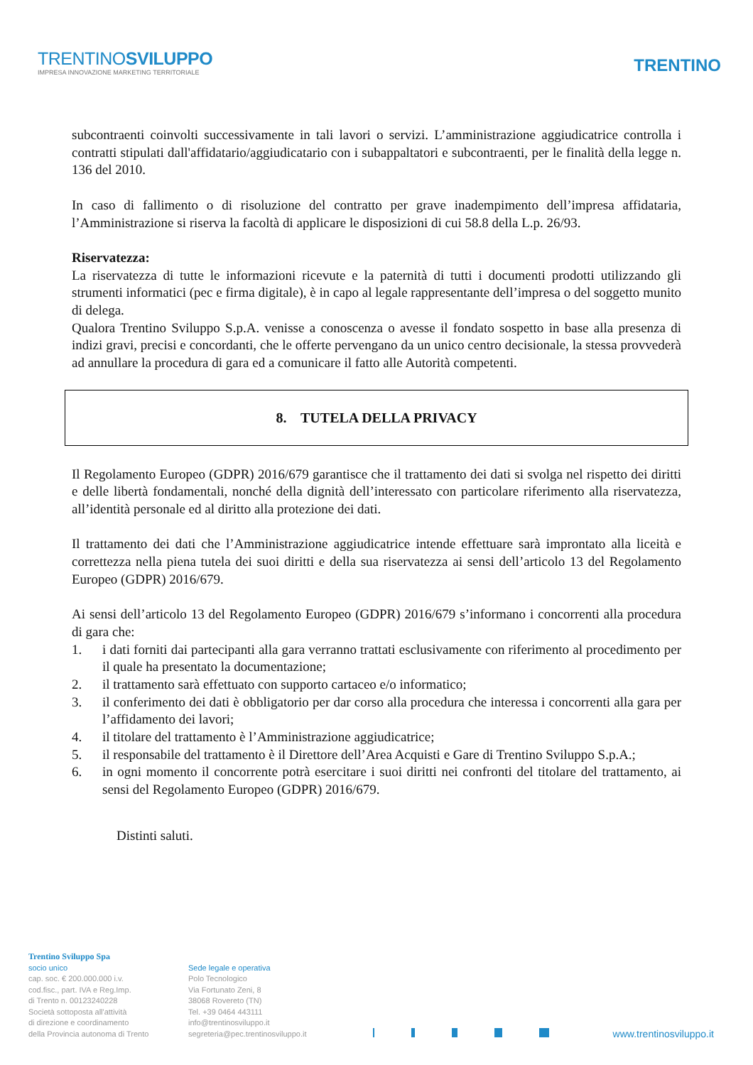TRENTINOSVILUPPO
IMPRESA INNOVAZIONE MARKETING TERRITORIALE
TRENTINO
subcontraenti coinvolti successivamente in tali lavori o servizi. L’amministrazione aggiudicatrice controlla i contratti stipulati dall'affidatario/aggiudicatario con i subappaltatori e subcontraenti, per le finalità della legge n. 136 del 2010.
In caso di fallimento o di risoluzione del contratto per grave inadempimento dell’impresa affidataria, l’Amministrazione si riserva la facoltà di applicare le disposizioni di cui 58.8 della L.p. 26/93.
Riservatezza:
La riservatezza di tutte le informazioni ricevute e la paternità di tutti i documenti prodotti utilizzando gli strumenti informatici (pec e firma digitale), è in capo al legale rappresentante dell’impresa o del soggetto munito di delega.
Qualora Trentino Sviluppo S.p.A. venisse a conoscenza o avesse il fondato sospetto in base alla presenza di indizi gravi, precisi e concordanti, che le offerte pervengano da un unico centro decisionale, la stessa provvederà ad annullare la procedura di gara ed a comunicare il fatto alle Autorità competenti.
8. TUTELA DELLA PRIVACY
Il Regolamento Europeo (GDPR) 2016/679 garantisce che il trattamento dei dati si svolga nel rispetto dei diritti e delle libertà fondamentali, nonché della dignità dell’interessato con particolare riferimento alla riservatezza, all’identità personale ed al diritto alla protezione dei dati.
Il trattamento dei dati che l’Amministrazione aggiudicatrice intende effettuare sarà improntato alla liceità e correttezza nella piena tutela dei suoi diritti e della sua riservatezza ai sensi dell’articolo 13 del Regolamento Europeo (GDPR) 2016/679.
Ai sensi dell’articolo 13 del Regolamento Europeo (GDPR) 2016/679 s’informano i concorrenti alla procedura di gara che:
1. i dati forniti dai partecipanti alla gara verranno trattati esclusivamente con riferimento al procedimento per il quale ha presentato la documentazione;
2. il trattamento sarà effettuato con supporto cartaceo e/o informatico;
3. il conferimento dei dati è obbligatorio per dar corso alla procedura che interessa i concorrenti alla gara per l’affidamento dei lavori;
4. il titolare del trattamento è l’Amministrazione aggiudicatrice;
5. il responsabile del trattamento è il Direttore dell’Area Acquisti e Gare di Trentino Sviluppo S.p.A.;
6. in ogni momento il concorrente potrà esercitare i suoi diritti nei confronti del titolare del trattamento, ai sensi del Regolamento Europeo (GDPR) 2016/679.
Distinti saluti.
Trentino Sviluppo Spa
socio unico
cap. soc. € 200.000.000 i.v.
cod.fisc., part. IVA e Reg.Imp.
di Trento n. 00123240228
Società sottoposta all'attività
di direzione e coordinamento
della Provincia autonoma di Trento
Sede legale e operativa
Polo Tecnologico
Via Fortunato Zeni, 8
38068 Rovereto (TN)
Tel. +39 0464 443111
info@trentinosviluppo.it
segreteria@pec.trentinosviluppo.it
www.trentinosviluppo.it